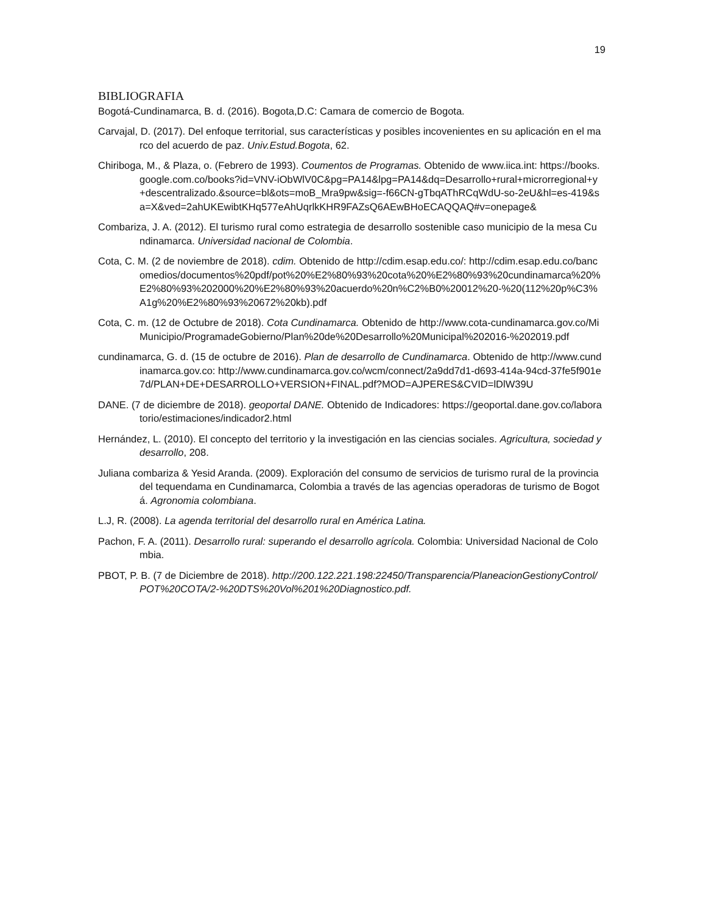19
BIBLIOGRAFIA
Bogotá-Cundinamarca, B. d. (2016). Bogota,D.C: Camara de comercio de Bogota.
Carvajal, D. (2017). Del enfoque territorial, sus características y posibles incovenientes en su aplicación en el marco del acuerdo de paz. Univ.Estud.Bogota, 62.
Chiriboga, M., & Plaza, o. (Febrero de 1993). Coumentos de Programas. Obtenido de www.iica.int: https://books.google.com.co/books?id=VNV-iObWlV0C&pg=PA14&lpg=PA14&dq=Desarrollo+rural+microrregional+y+descentralizado.&source=bl&ots=moB_Mra9pw&sig=-f66CN-gTbqAThRCqWdU-so-2eU&hl=es-419&sa=X&ved=2ahUKEwibtKHq577eAhUqrlkKHR9FAZsQ6AEwBHoECAQQAQ#v=onepage&
Combariza, J. A. (2012). El turismo rural como estrategia de desarrollo sostenible caso municipio de la mesa Cundinamarca. Universidad nacional de Colombia.
Cota, C. M. (2 de noviembre de 2018). cdim. Obtenido de http://cdim.esap.edu.co/: http://cdim.esap.edu.co/bancomedios/documentos%20pdf/pot%20%E2%80%93%20cota%20%E2%80%93%20cundinamarca%20%E2%80%93%202000%20%E2%80%93%20acuerdo%20n%C2%B0%20012%20-%20(112%20p%C3%A1g%20%E2%80%93%20672%20kb).pdf
Cota, C. m. (12 de Octubre de 2018). Cota Cundinamarca. Obtenido de http://www.cota-cundinamarca.gov.co/MiMunicipio/ProgramadeGobierno/Plan%20de%20Desarrollo%20Municipal%202016-%202019.pdf
cundinamarca, G. d. (15 de octubre de 2016). Plan de desarrollo de Cundinamarca. Obtenido de http://www.cundinamarca.gov.co: http://www.cundinamarca.gov.co/wcm/connect/2a9dd7d1-d693-414a-94cd-37fe5f901e7d/PLAN+DE+DESARROLLO+VERSION+FINAL.pdf?MOD=AJPERES&CVID=lDlW39U
DANE. (7 de diciembre de 2018). geoportal DANE. Obtenido de Indicadores: https://geoportal.dane.gov.co/laboratorio/estimaciones/indicador2.html
Hernández, L. (2010). El concepto del territorio y la investigación en las ciencias sociales. Agricultura, sociedad y desarrollo, 208.
Juliana combariza & Yesid Aranda. (2009). Exploración del consumo de servicios de turismo rural de la provincia del tequendama en Cundinamarca, Colombia a través de las agencias operadoras de turismo de Bogotá. Agronomia colombiana.
L.J, R. (2008). La agenda territorial del desarrollo rural en América Latina.
Pachon, F. A. (2011). Desarrollo rural: superando el desarrollo agrícola. Colombia: Universidad Nacional de Colombia.
PBOT, P. B. (7 de Diciembre de 2018). http://200.122.221.198:22450/Transparencia/PlaneacionGestionyControl/POT%20COTA/2-%20DTS%20Vol%201%20Diagnostico.pdf.